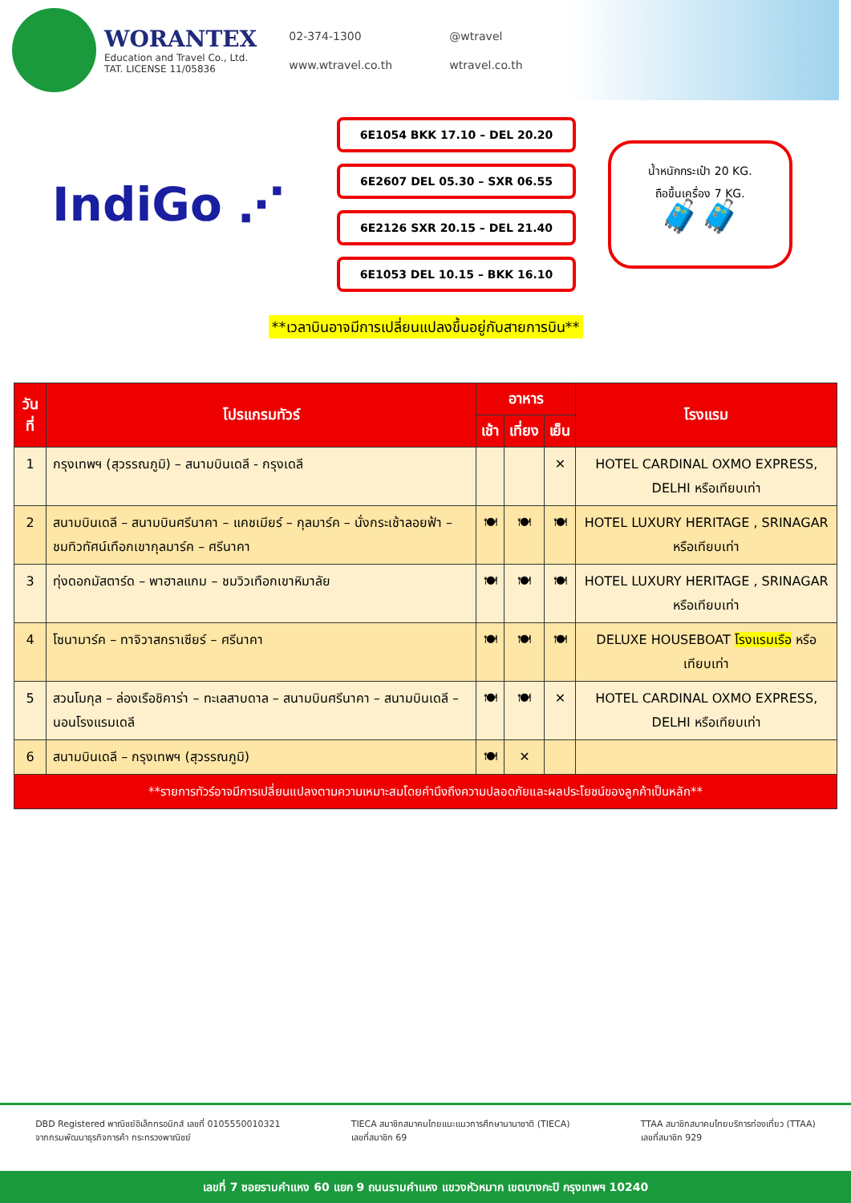WORANTEX
Education and Travel Co., Ltd.
TAT. LICENSE 11/05836
02-374-1300 @wtravel www.wtravel.co.th wtravel.co.th
IndiGo ⋰
6E1054 BKK 17.10 – DEL 20.20
6E2607 DEL 05.30 – SXR 06.55
6E2126 SXR 20.15 – DEL 21.40
6E1053 DEL 10.15 – BKK 16.10
น้ำหนักกระเป๋า 20 KG.
ถือขึ้นเครื่อง 7 KG.
🧳🧳
**เวลาบินอาจมีการเปลี่ยนแปลงขึ้นอยู่กับสายการบิน**
| วันที่ | โปรแกรมทัวร์ | อาหาร | | | โรงแรม |
| --- | --- | --- | --- | --- | --- |
| | | เช้า | เที่ยง | เย็น | |
| 1 | กรุงเทพฯ (สุวรรณภูมิ) – สนามบินเดลี - กรุงเดลี | | | ✕ | HOTEL CARDINAL OXMO EXPRESS, DELHI หรือเทียบเท่า |
| 2 | สนามบินเดลี – สนามบินศรีนาคา – แคชเมียร์ – กุลมาร์ค – นั่งกระเช้าลอยฟ้า – ชมทิวทัศน์เทือกเขากุลมาร์ค – ศรีนาคา | 🍽 | 🍽 | 🍽 | HOTEL LUXURY HERITAGE , SRINAGAR หรือเทียบเท่า |
| 3 | ทุ่งดอกมัสตาร์ด – พาฮาลแกม – ชมวิวเทือกเขาหิมาลัย | 🍽 | 🍽 | 🍽 | HOTEL LUXURY HERITAGE , SRINAGAR หรือเทียบเท่า |
| 4 | โซนามาร์ค – ทาจิวาสกราเซียร์ – ศรีนาคา | 🍽 | 🍽 | 🍽 | DELUXE HOUSEBOAT โรงแรมเรือ หรือเทียบเท่า |
| 5 | สวนโมกุล – ล่องเรือชิคาร่า – ทะเลสาบดาล – สนามบินศรีนาคา – สนามบินเดลี – นอนโรงแรมเดลี | 🍽 | 🍽 | ✕ | HOTEL CARDINAL OXMO EXPRESS, DELHI หรือเทียบเท่า |
| 6 | สนามบินเดลี – กรุงเทพฯ (สุวรรณภูมิ) | 🍽 | ✕ | | |
| **รายการทัวร์อาจมีการเปลี่ยนแปลงตามความเหมาะสมโดยคำนึงถึงความปลอดภัยและผลประโยชน์ของลูกค้าเป็นหลัก** | | | | | |
DBD Registered พาณิชย์อิเล็กทรอนิกส์ เลขที่ 0105550010321
จากกรมพัฒนาธุรกิจการค้า กระทรวงพาณิชย์
TIECA สมาชิกสมาคมไทยแนะแนวการศึกษานานาชาติ (TIECA)
เลขที่สมาชิก 69
TTAA สมาชิกสมาคมไทยบริการท่องเที่ยว (TTAA)
เลขที่สมาชิก 929
เลขที่ 7 ซอยรามคำแหง 60 แยก 9 ถนนรามคำแหง แขวงหัวหมาก เขตบางกะปิ กรุงเทพฯ 10240